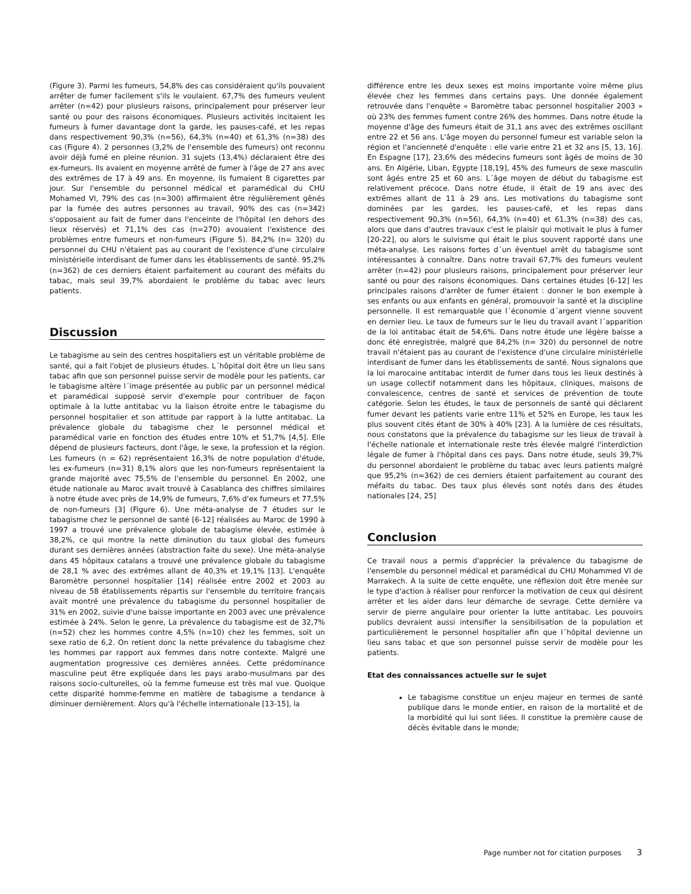(Figure 3). Parmi les fumeurs, 54,8% des cas considéraient qu'ils pouvaient arrêter de fumer facilement s'ils le voulaient. 67,7% des fumeurs veulent arrêter (n=42) pour plusieurs raisons, principalement pour préserver leur santé ou pour des raisons économiques. Plusieurs activités incitaient les fumeurs à fumer davantage dont la garde, les pauses-café, et les repas dans respectivement 90,3% (n=56), 64,3% (n=40) et 61,3% (n=38) des cas (Figure 4). 2 personnes (3,2% de l'ensemble des fumeurs) ont reconnu avoir déjà fumé en pleine réunion. 31 sujets (13,4%) déclaraient être des ex-fumeurs. Ils avaient en moyenne arrêté de fumer à l'âge de 27 ans avec des extrêmes de 17 à 49 ans. En moyenne, ils fumaient 8 cigarettes par jour. Sur l'ensemble du personnel médical et paramédical du CHU Mohamed VI, 79% des cas (n=300) affirmaient être régulièrement gênés par la fumée des autres personnes au travail, 90% des cas (n=342) s'opposaient au fait de fumer dans l'enceinte de l'hôpital (en dehors des lieux réservés) et 71,1% des cas (n=270) avouaient l'existence des problèmes entre fumeurs et non-fumeurs (Figure 5). 84,2% (n= 320) du personnel du CHU n'étaient pas au courant de l'existence d'une circulaire ministérielle interdisant de fumer dans les établissements de santé. 95,2% (n=362) de ces derniers étaient parfaitement au courant des méfaits du tabac, mais seul 39,7% abordaient le problème du tabac avec leurs patients.
Discussion
Le tabagisme au sein des centres hospitaliers est un véritable problème de santé, qui a fait l'objet de plusieurs études. L´hôpital doit être un lieu sans tabac afin que son personnel puisse servir de modèle pour les patients, car le tabagisme altère l´image présentée au public par un personnel médical et paramédical supposé servir d'exemple pour contribuer de façon optimale à la lutte antitabac vu la liaison étroite entre le tabagisme du personnel hospitalier et son attitude par rapport à la lutte antitabac. La prévalence globale du tabagisme chez le personnel médical et paramédical varie en fonction des études entre 10% et 51,7% [4,5]. Elle dépend de plusieurs facteurs, dont l'âge, le sexe, la profession et la région. Les fumeurs (n = 62) représentaient 16,3% de notre population d'étude, les ex-fumeurs (n=31) 8,1% alors que les non-fumeurs représentaient la grande majorité avec 75,5% de l'ensemble du personnel. En 2002, une étude nationale au Maroc avait trouvé à Casablanca des chiffres similaires à notre étude avec près de 14,9% de fumeurs, 7,6% d'ex fumeurs et 77,5% de non-fumeurs [3] (Figure 6). Une méta-analyse de 7 études sur le tabagisme chez le personnel de santé [6-12] réalisées au Maroc de 1990 à 1997 a trouvé une prévalence globale de tabagisme élevée, estimée à 38,2%, ce qui montre la nette diminution du taux global des fumeurs durant ses dernières années (abstraction faite du sexe). Une méta-analyse dans 45 hôpitaux catalans a trouvé une prévalence globale du tabagisme de 28,1 % avec des extrêmes allant de 40,3% et 19,1% [13]. L'enquête Baromètre personnel hospitalier [14] réalisée entre 2002 et 2003 au niveau de 58 établissements répartis sur l'ensemble du territoire français avait montré une prévalence du tabagisme du personnel hospitalier de 31% en 2002, suivie d'une baisse importante en 2003 avec une prévalence estimée à 24%. Selon le genre, La prévalence du tabagisme est de 32,7% (n=52) chez les hommes contre 4,5% (n=10) chez les femmes, soit un sexe ratio de 6,2. On retient donc la nette prévalence du tabagisme chez les hommes par rapport aux femmes dans notre contexte. Malgré une augmentation progressive ces dernières années. Cette prédominance masculine peut être expliquée dans les pays arabo-musulmans par des raisons socio-culturelles, où la femme fumeuse est très mal vue. Quoique cette disparité homme-femme en matière de tabagisme a tendance à diminuer dernièrement. Alors qu'à l'échelle internationale [13-15], la
différence entre les deux sexes est moins importante voire même plus élevée chez les femmes dans certains pays. Une donnée également retrouvée dans l'enquête « Baromètre tabac personnel hospitalier 2003 » où 23% des femmes fument contre 26% des hommes. Dans notre étude la moyenne d'âge des fumeurs était de 31,1 ans avec des extrêmes oscillant entre 22 et 56 ans. L'âge moyen du personnel fumeur est variable selon la région et l'ancienneté d'enquête : elle varie entre 21 et 32 ans [5, 13, 16]. En Espagne [17], 23,6% des médecins fumeurs sont âgés de moins de 30 ans. En Algérie, Liban, Egypte [18,19], 45% des fumeurs de sexe masculin sont âgés entre 25 et 60 ans. L´âge moyen de début du tabagisme est relativement précoce. Dans notre étude, il était de 19 ans avec des extrêmes allant de 11 à 29 ans. Les motivations du tabagisme sont dominées par les gardes, les pauses-café, et les repas dans respectivement 90,3% (n=56), 64,3% (n=40) et 61,3% (n=38) des cas, alors que dans d'autres travaux c'est le plaisir qui motivait le plus à fumer [20-22], ou alors le suivisme qui était le plus souvent rapporté dans une méta-analyse. Les raisons fortes d´un éventuel arrêt du tabagisme sont intéressantes à connaître. Dans notre travail 67,7% des fumeurs veulent arrêter (n=42) pour plusieurs raisons, principalement pour préserver leur santé ou pour des raisons économiques. Dans certaines études [6-12] les principales raisons d'arrêter de fumer étaient : donner le bon exemple à ses enfants ou aux enfants en général, promouvoir la santé et la discipline personnelle. Il est remarquable que l´économie d´argent vienne souvent en dernier lieu. Le taux de fumeurs sur le lieu du travail avant l´apparition de la loi antitabac était de 54,6%. Dans notre étude une légère baisse a donc été enregistrée, malgré que 84,2% (n= 320) du personnel de notre travail n'étaient pas au courant de l'existence d'une circulaire ministérielle interdisant de fumer dans les établissements de santé. Nous signalons que la loi marocaine antitabac interdit de fumer dans tous les lieux destinés à un usage collectif notamment dans les hôpitaux, cliniques, maisons de convalescence, centres de santé et services de prévention de toute catégorie. Selon les études, le taux de personnels de santé qui déclarent fumer devant les patients varie entre 11% et 52% en Europe, les taux les plus souvent cités étant de 30% à 40% [23]. A la lumière de ces résultats, nous constatons que la prévalence du tabagisme sur les lieux de travail à l'échelle nationale et internationale reste très élevée malgré l'interdiction légale de fumer à l'hôpital dans ces pays. Dans notre étude, seuls 39,7% du personnel abordaient le problème du tabac avec leurs patients malgré que 95,2% (n=362) de ces derniers étaient parfaitement au courant des méfaits du tabac. Des taux plus élevés sont notés dans des études nationales [24, 25]
Conclusion
Ce travail nous a permis d'apprécier la prévalence du tabagisme de l'ensemble du personnel médical et paramédical du CHU Mohammed VI de Marrakech. À la suite de cette enquête, une réflexion doit être menée sur le type d'action à réaliser pour renforcer la motivation de ceux qui désirent arrêter et les aider dans leur démarche de sevrage. Cette dernière va servir de pierre angulaire pour orienter la lutte antitabac. Les pouvoirs publics devraient aussi intensifier la sensibilisation de la population et particulièrement le personnel hospitalier afin que l´hôpital devienne un lieu sans tabac et que son personnel puisse servir de modèle pour les patients.
Etat des connaissances actuelle sur le sujet
Le tabagisme constitue un enjeu majeur en termes de santé publique dans le monde entier, en raison de la mortalité et de la morbidité qui lui sont liées. Il constitue la première cause de décès évitable dans le monde;
Page number not for citation purposes 3